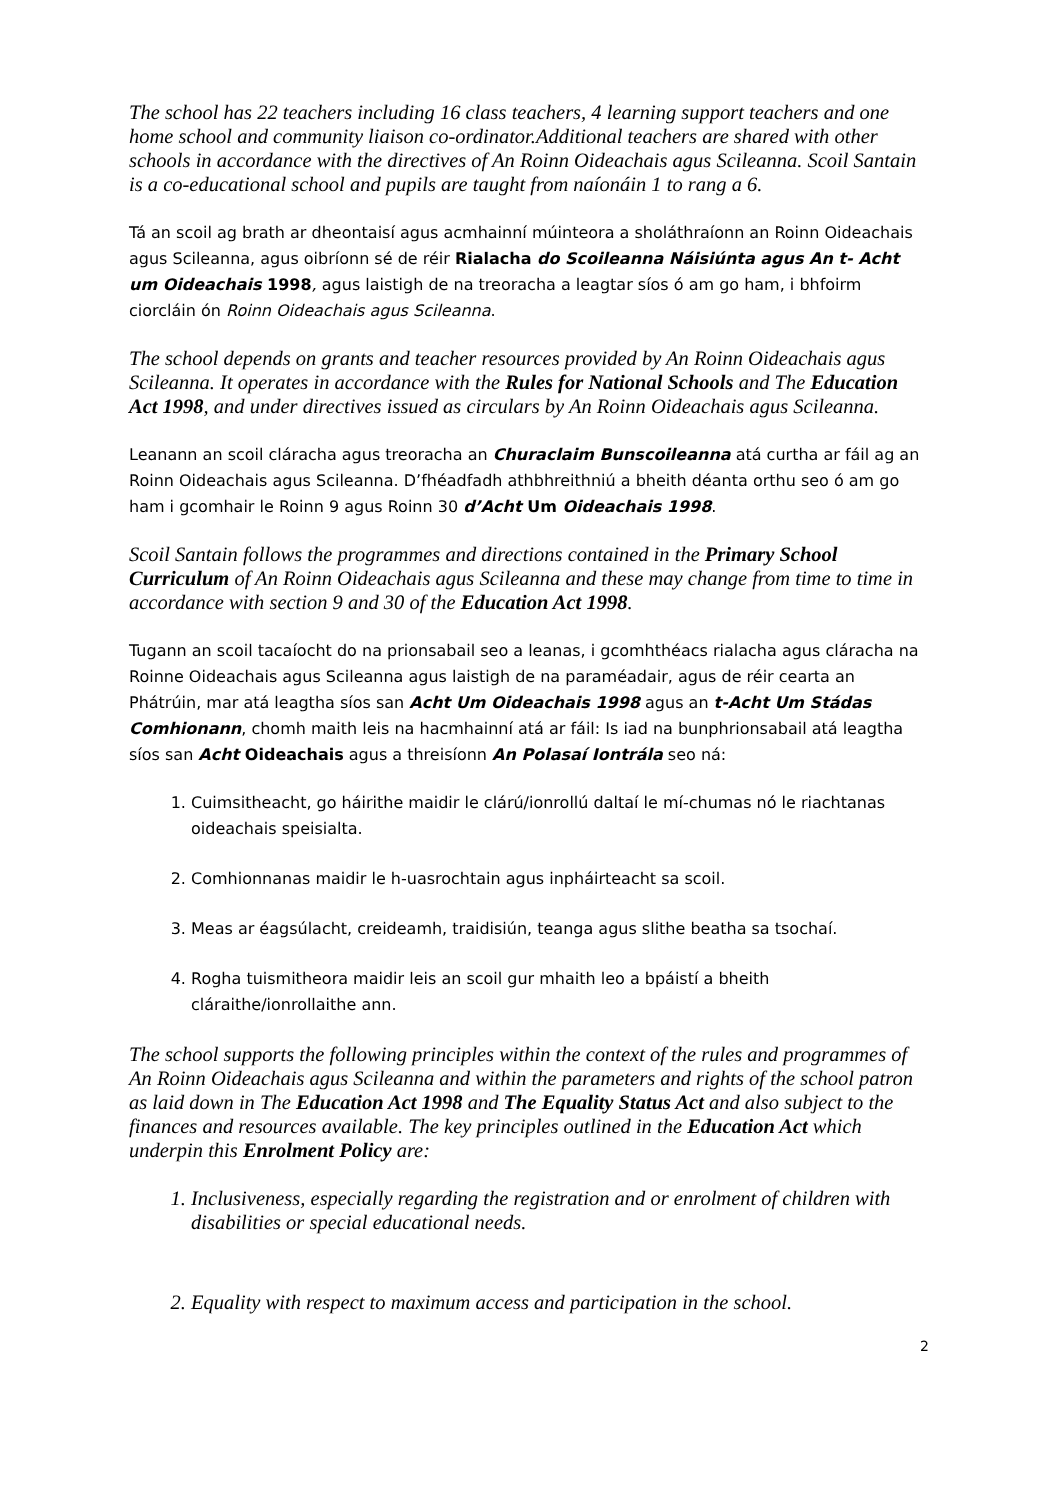The school has 22 teachers including 16 class teachers, 4 learning support teachers and one home school and community liaison co-ordinator.Additional teachers are shared with other schools in accordance with the directives of An Roinn Oideachais agus Scileanna. Scoil Santain is a co-educational school and pupils are taught from naíonáin 1 to rang a 6.
Tá an scoil ag brath ar dheontaisí agus acmhainní múinteora a sholáthraíonn an Roinn Oideachais agus Scileanna, agus oibríonn sé de réir Rialacha do Scoileanna Náisiúnta agus An t- Acht um Oideachais 1998, agus laistigh de na treoracha a leagtar síos ó am go ham, i bhfoirm ciorcláin ón Roinn Oideachais agus Scileanna.
The school depends on grants and teacher resources provided by An Roinn Oideachais agus Scileanna. It operates in accordance with the Rules for National Schools and The Education Act 1998, and under directives issued as circulars by An Roinn Oideachais agus Scileanna.
Leanann an scoil cláracha agus treoracha an Churaclaim Bunscoileanna atá curtha ar fáil ag an Roinn Oideachais agus Scileanna. D’fhéadfadh athbhreithniú a bheith déanta orthu seo ó am go ham i gcomhair le Roinn 9 agus Roinn 30 d’Acht Um Oideachais 1998.
Scoil Santain follows the programmes and directions contained in the Primary School Curriculum of An Roinn Oideachais agus Scileanna and these may change from time to time in accordance with section 9 and 30 of the Education Act 1998.
Tugann an scoil tacaíocht do na prionsabail seo a leanas, i gcomhthéacs rialacha agus cláracha na Roinne Oideachais agus Scileanna agus laistigh de na paraméadair, agus de réir cearta an Phátrúin, mar atá leagtha síos san Acht Um Oideachais 1998 agus an t-Acht Um Stádas Comhionann, chomh maith leis na hacmhainní atá ar fáil: Is iad na bunphrionsabail atá leagtha síos san Acht Oideachais agus a threisíonn An Polasaí Iontrála seo ná:
1. Cuimsitheacht, go háirithe maidir le clárú/ionrollú daltaí le mí-chumas nó le riachtanas oideachais speisialta.
2. Comhionnanas maidir le h-uasrochtain agus inpháirteacht sa scoil.
3. Meas ar éagsúlacht, creideamh, traidisiún, teanga agus slithe beatha sa tsochaí.
4. Rogha tuismitheora maidir leis an scoil gur mhaith leo a bpáistí a bheith cláraithe/ionrollaithe ann.
The school supports the following principles within the context of the rules and programmes of An Roinn Oideachais agus Scileanna and within the parameters and rights of the school patron as laid down in The Education Act 1998 and The Equality Status Act and also subject to the finances and resources available. The key principles outlined in the Education Act which underpin this Enrolment Policy are:
1. Inclusiveness, especially regarding the registration and or enrolment of children with disabilities or special educational needs.
2. Equality with respect to maximum access and participation in the school.
2